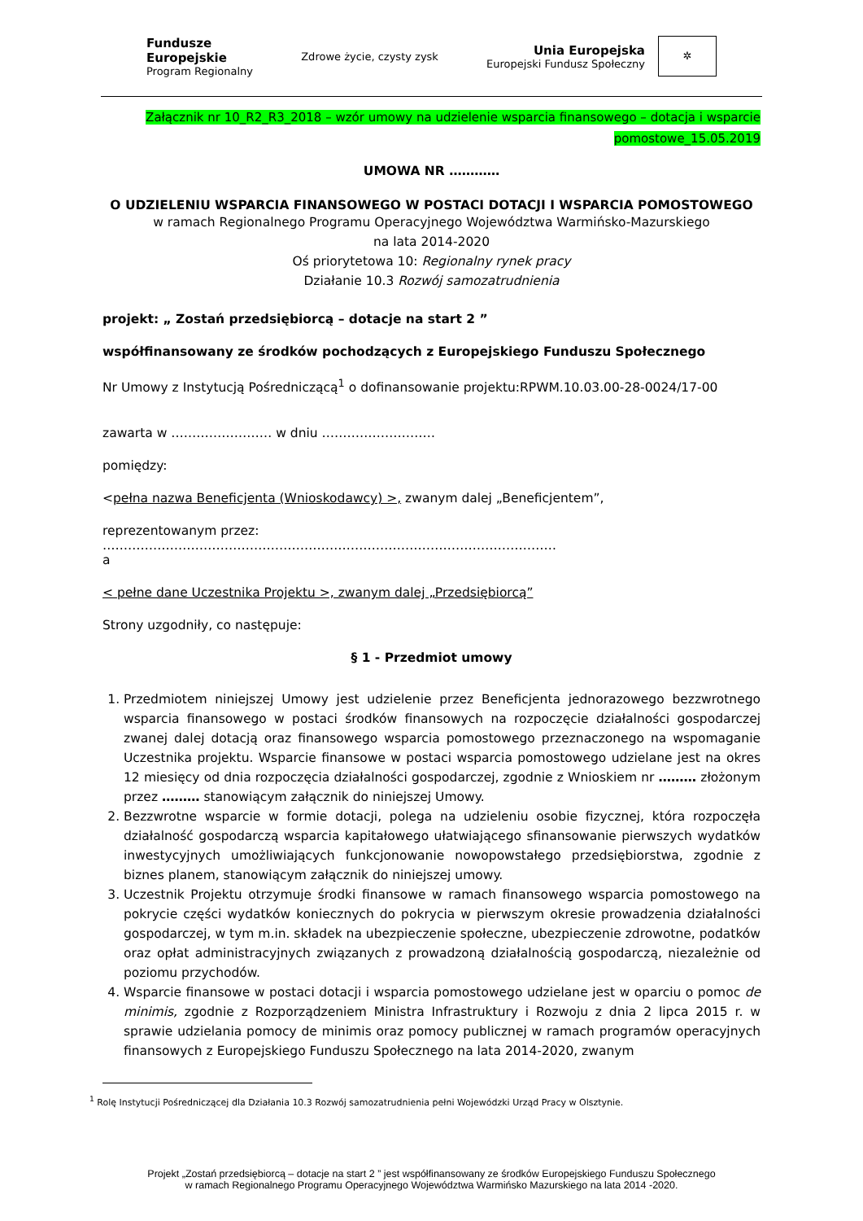Fundusze
Europejskie
Program Regionalny
Zdrowe życie, czysty zysk
Unia Europejska
Europejski Fundusz Społeczny
✲
Załącznik nr 10_R2_R3_2018 – wzór umowy na udzielenie wsparcia finansowego – dotacja i wsparcie
pomostowe_15.05.2019
UMOWA NR …………
O UDZIELENIU WSPARCIA FINANSOWEGO W POSTACI DOTACJI I WSPARCIA POMOSTOWEGO
w ramach Regionalnego Programu Operacyjnego Województwa Warmińsko-Mazurskiego
na lata 2014-2020
Oś priorytetowa 10: Regionalny rynek pracy
Działanie 10.3 Rozwój samozatrudnienia
projekt: „ Zostań przedsiębiorcą – dotacje na start 2 ”
współfinansowany ze środków pochodzących z Europejskiego Funduszu Społecznego
Nr Umowy z Instytucją Pośredniczącą<sup>1</sup> o dofinansowanie projektu:RPWM.10.03.00-28-0024/17-00
zawarta w …………………… w dniu ………………………
pomiędzy:
<pełna nazwa Beneficjenta (Wnioskodawcy) >, zwanym dalej „Beneficjentem”,
reprezentowanym przez:
………………………………………………………………………………………………
a
< pełne dane Uczestnika Projektu >, zwanym dalej „Przedsiębiorcą”
Strony uzgodniły, co następuje:
§ 1 - Przedmiot umowy
1. Przedmiotem niniejszej Umowy jest udzielenie przez Beneficjenta jednorazowego bezzwrotnego wsparcia finansowego w postaci środków finansowych na rozpoczęcie działalności gospodarczej zwanej dalej dotacją oraz finansowego wsparcia pomostowego przeznaczonego na wspomaganie Uczestnika projektu. Wsparcie finansowe w postaci wsparcia pomostowego udzielane jest na okres 12 miesięcy od dnia rozpoczęcia działalności gospodarczej, zgodnie z Wnioskiem nr ……… złożonym przez ……… stanowiącym załącznik do niniejszej Umowy.
2. Bezzwrotne wsparcie w formie dotacji, polega na udzieleniu osobie fizycznej, która rozpoczęła działalność gospodarczą wsparcia kapitałowego ułatwiającego sfinansowanie pierwszych wydatków inwestycyjnych umożliwiających funkcjonowanie nowopowstałego przedsiębiorstwa, zgodnie z biznes planem, stanowiącym załącznik do niniejszej umowy.
3. Uczestnik Projektu otrzymuje środki finansowe w ramach finansowego wsparcia pomostowego na pokrycie części wydatków koniecznych do pokrycia w pierwszym okresie prowadzenia działalności gospodarczej, w tym m.in. składek na ubezpieczenie społeczne, ubezpieczenie zdrowotne, podatków oraz opłat administracyjnych związanych z prowadzoną działalnością gospodarczą, niezależnie od poziomu przychodów.
4. Wsparcie finansowe w postaci dotacji i wsparcia pomostowego udzielane jest w oparciu o pomoc de minimis, zgodnie z Rozporządzeniem Ministra Infrastruktury i Rozwoju z dnia 2 lipca 2015 r. w sprawie udzielania pomocy de minimis oraz pomocy publicznej w ramach programów operacyjnych finansowych z Europejskiego Funduszu Społecznego na lata 2014-2020, zwanym
<sup>1</sup> Rolę Instytucji Pośredniczącej dla Działania 10.3 Rozwój samozatrudnienia pełni Wojewódzki Urząd Pracy w Olsztynie.
Projekt „Zostań przedsiębiorcą – dotacje na start 2 ” jest współfinansowany ze środków Europejskiego Funduszu Społecznego
w ramach Regionalnego Programu Operacyjnego Województwa Warmińsko Mazurskiego na lata 2014 -2020.